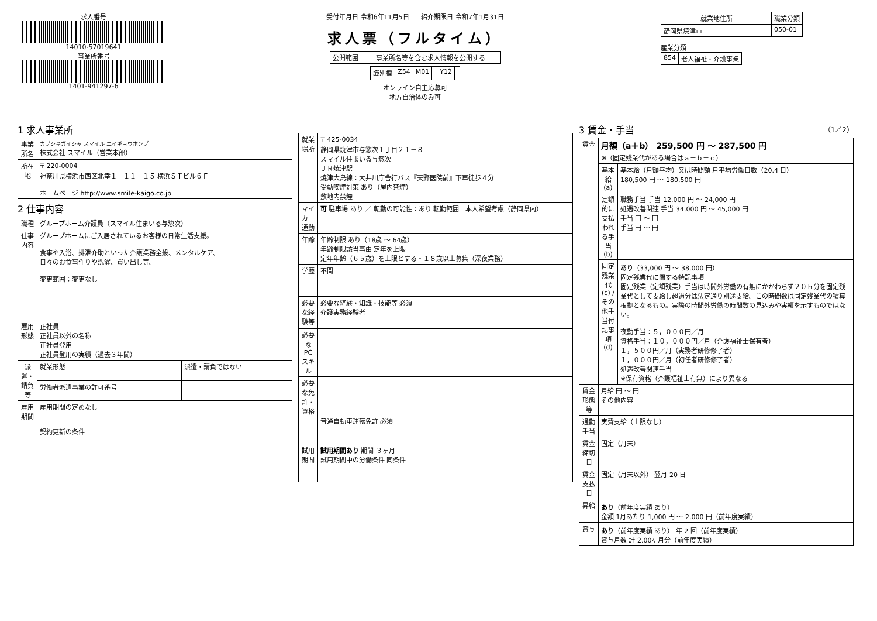求人番号
14010-57019641
事業所番号
1401-941297-6
受付年月日 令和6年11月5日 紹介期限日 令和7年1月31日
求人票（フルタイム）
| 公開範囲 | 事業所名等を含む求人情報を公開する |
| 識別欄 | Z54 | M01 | | Y12 | |
オンライン自主応募可
地方自治体のみ可
| 就業地住所 | 職業分類 |
| --- | --- |
| 静岡県焼津市 | 050-01 |
産業分類
| 854 | 老人福祉・介護事業 |
1 求人事業所
| 事業所名 | カブシキガイシャ スマイル エイギョウホンブ 株式会社 スマイル（営業本部） |
| 所在地 | 〒 220-0004 神奈川県横浜市西区北幸１－１１－１５ 横浜ＳＴビル６Ｆ ホームページ http://www.smile-kaigo.co.jp |
2 仕事内容
| 職種 | グループホーム介護員（スマイル住まいる与惣次） | |
| 仕事内容 | グループホームにご入居されているお客様の日常生活支援。 食事や入浴、排泄介助といった介護業務全般、メンタルケア、 日々のお食事作りや洗濯、買い出し等。 変更範囲：変更なし | |
| 雇用形態 | 正社員 正社員以外の名称 正社員登用 正社員登用の実績（過去３年間） | |
| 派遣・請負等 | 就業形態 | 派遣・請負ではない |
| | 労働者派遣事業の許可番号 | |
| 雇用期間 | 雇用期間の定めなし 契約更新の条件 | |
| 就業場所 | 〒 425-0034 静岡県焼津市与惣次１丁目２１－８ スマイル住まいる与惣次 ＪＲ焼津駅 焼津大島線：大井川庁舎行バス『天野医院前』下車徒歩４分 受動喫煙対策 あり（屋内禁煙） 敷地内禁煙 |
| マイカー通勤 | 可 駐車場 あり ／ 転勤の可能性：あり 転勤範囲 本人希望考慮（静岡県内） |
| 年齢 | 年齢制限 あり（18歳 ～ 64歳） 年齢制限該当事由 定年を上限 定年年齢（６５歳）を上限とする・１８歳以上募集（深夜業務） |
| 学歴 | 不問 |
| 必要な経験等 | 必要な経験・知識・技能等 必須 介護実務経験者 |
| 必要なPCスキル | |
| 必要な免許・資格 | 普通自動車運転免許 必須 |
| 試用期間 | 試用期間あり 期間 ３ヶ月 試用期間中の労働条件 同条件 |
3 賃金・手当 （1／2）
| 賃金 | 月額（a＋b） 259,500 円 ～ 287,500 円 ※（固定残業代がある場合はａ＋ｂ＋ｃ） | |
| | 基本給(a) | 基本給（月額平均）又は時間額 月平均労働日数（20.4 日） 180,500 円 ～ 180,500 円 |
| | 定額的に支払われる手当(b) | 職務手当 手当 12,000 円 ～ 24,000 円 処遇改善関連 手当 34,000 円 ～ 45,000 円 手当 円 ～ 円 手当 円 ～ 円 |
| | 固定残業代(c) / その他手当付記事項(d) | あり （33,000 円 ～ 38,000 円） 固定残業代に関する特記事項 固定残業（定額残業）手当は時間外労働の有無にかかわらず２０ｈ分を固定残業代として支給し超過分は法定通り別途支給。この時間数は固定残業代の積算根拠となるもの。実際の時間外労働の時間数の見込みや実績を示すものではない。 夜勤手当：５，０００円／月 資格手当：１０，０００円／月（介護福祉士保有者） １，５００円／月（実務者研修修了者） １，０００円／月（初任者研修修了者） 処遇改善関連手当 ※保有資格（介護福祉士有無）により異なる |
| 賃金形態等 | 月給 円 ～ 円 その他内容 | |
| 通勤手当 | 実費支給（上限なし） | |
| 賃金締切日 | 固定（月末） | |
| 賃金支払日 | 固定（月末以外） 翌月 20 日 | |
| 昇給 | あり （前年度実績 あり） 金額 1月あたり 1,000 円 ～ 2,000 円（前年度実績） | |
| 賞与 | あり （前年度実績 あり） 年 2 回（前年度実績） 賞与月数 計 2.00ヶ月分（前年度実績） | |